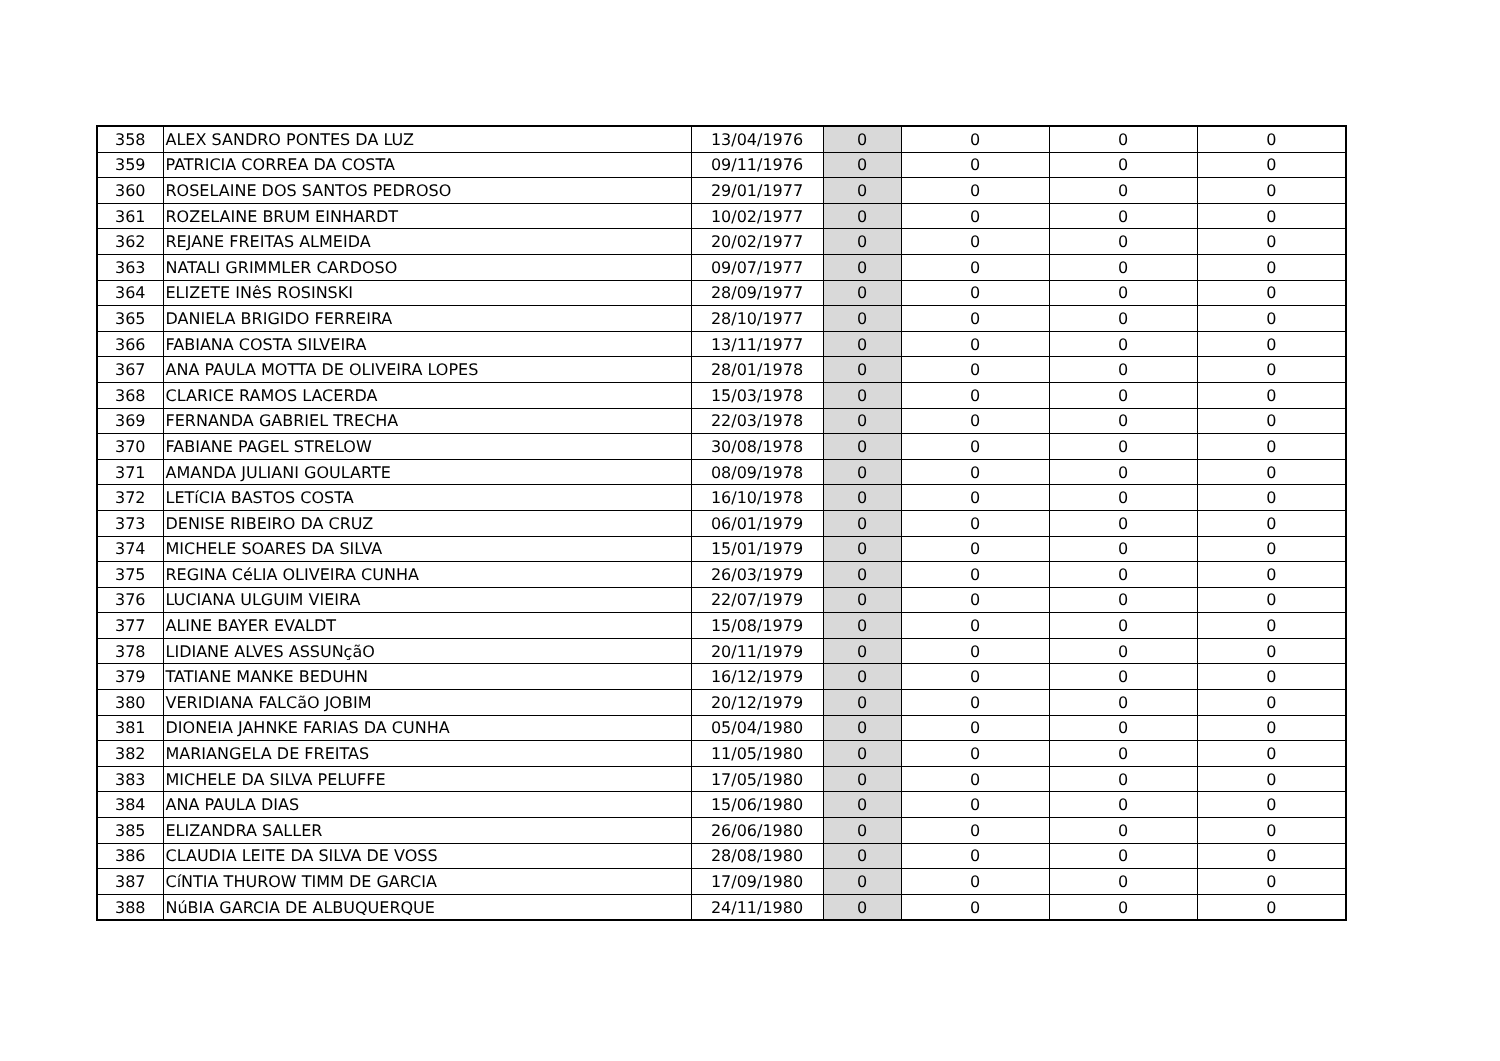| 358 | ALEX SANDRO PONTES DA LUZ | 13/04/1976 | 0 | 0 | 0 | 0 |
| 359 | PATRICIA CORREA DA COSTA | 09/11/1976 | 0 | 0 | 0 | 0 |
| 360 | ROSELAINE DOS SANTOS PEDROSO | 29/01/1977 | 0 | 0 | 0 | 0 |
| 361 | ROZELAINE BRUM EINHARDT | 10/02/1977 | 0 | 0 | 0 | 0 |
| 362 | REJANE FREITAS ALMEIDA | 20/02/1977 | 0 | 0 | 0 | 0 |
| 363 | NATALI GRIMMLER CARDOSO | 09/07/1977 | 0 | 0 | 0 | 0 |
| 364 | ELIZETE INêS ROSINSKI | 28/09/1977 | 0 | 0 | 0 | 0 |
| 365 | DANIELA BRIGIDO FERREIRA | 28/10/1977 | 0 | 0 | 0 | 0 |
| 366 | FABIANA COSTA SILVEIRA | 13/11/1977 | 0 | 0 | 0 | 0 |
| 367 | ANA PAULA MOTTA DE OLIVEIRA LOPES | 28/01/1978 | 0 | 0 | 0 | 0 |
| 368 | CLARICE RAMOS LACERDA | 15/03/1978 | 0 | 0 | 0 | 0 |
| 369 | FERNANDA GABRIEL TRECHA | 22/03/1978 | 0 | 0 | 0 | 0 |
| 370 | FABIANE PAGEL STRELOW | 30/08/1978 | 0 | 0 | 0 | 0 |
| 371 | AMANDA JULIANI GOULARTE | 08/09/1978 | 0 | 0 | 0 | 0 |
| 372 | LETíCIA BASTOS COSTA | 16/10/1978 | 0 | 0 | 0 | 0 |
| 373 | DENISE RIBEIRO DA CRUZ | 06/01/1979 | 0 | 0 | 0 | 0 |
| 374 | MICHELE SOARES DA SILVA | 15/01/1979 | 0 | 0 | 0 | 0 |
| 375 | REGINA CéLIA OLIVEIRA CUNHA | 26/03/1979 | 0 | 0 | 0 | 0 |
| 376 | LUCIANA ULGUIM VIEIRA | 22/07/1979 | 0 | 0 | 0 | 0 |
| 377 | ALINE BAYER EVALDT | 15/08/1979 | 0 | 0 | 0 | 0 |
| 378 | LIDIANE ALVES ASSUNçãO | 20/11/1979 | 0 | 0 | 0 | 0 |
| 379 | TATIANE MANKE BEDUHN | 16/12/1979 | 0 | 0 | 0 | 0 |
| 380 | VERIDIANA FALCãO JOBIM | 20/12/1979 | 0 | 0 | 0 | 0 |
| 381 | DIONEIA JAHNKE FARIAS DA CUNHA | 05/04/1980 | 0 | 0 | 0 | 0 |
| 382 | MARIANGELA DE FREITAS | 11/05/1980 | 0 | 0 | 0 | 0 |
| 383 | MICHELE DA SILVA PELUFFE | 17/05/1980 | 0 | 0 | 0 | 0 |
| 384 | ANA PAULA DIAS | 15/06/1980 | 0 | 0 | 0 | 0 |
| 385 | ELIZANDRA SALLER | 26/06/1980 | 0 | 0 | 0 | 0 |
| 386 | CLAUDIA LEITE DA SILVA DE VOSS | 28/08/1980 | 0 | 0 | 0 | 0 |
| 387 | CíNTIA THUROW TIMM DE GARCIA | 17/09/1980 | 0 | 0 | 0 | 0 |
| 388 | NúBIA GARCIA DE ALBUQUERQUE | 24/11/1980 | 0 | 0 | 0 | 0 |